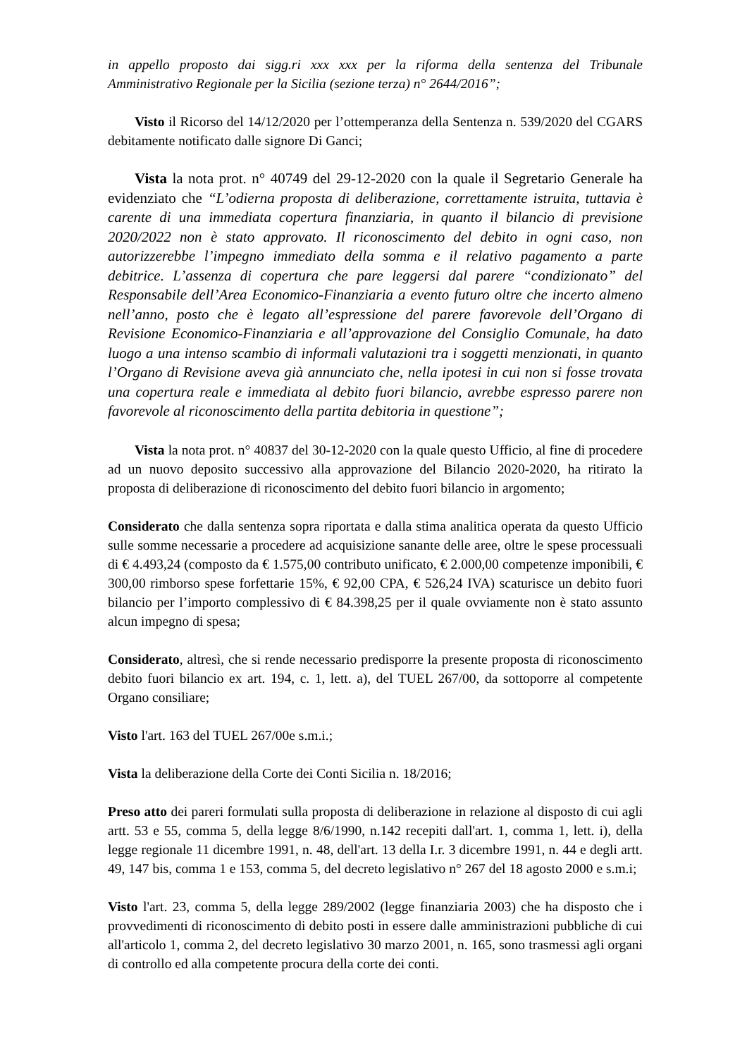in appello proposto dai sigg.ri xxx xxx per la riforma della sentenza del Tribunale Amministrativo Regionale per la Sicilia (sezione terza) n° 2644/2016”;
Visto il Ricorso del 14/12/2020 per l’ottemperanza della Sentenza n. 539/2020 del CGARS debitamente notificato dalle signore Di Ganci;
Vista la nota prot. n° 40749 del 29-12-2020 con la quale il Segretario Generale ha evidenziato che “L’odierna proposta di deliberazione, correttamente istruita, tuttavia è carente di una immediata copertura finanziaria, in quanto il bilancio di previsione 2020/2022 non è stato approvato. Il riconoscimento del debito in ogni caso, non autorizzerebbe l’impegno immediato della somma e il relativo pagamento a parte debitrice. L’assenza di copertura che pare leggersi dal parere “condizionato” del Responsabile dell’Area Economico-Finanziaria a evento futuro oltre che incerto almeno nell’anno, posto che è legato all’espressione del parere favorevole dell’Organo di Revisione Economico-Finanziaria e all’approvazione del Consiglio Comunale, ha dato luogo a una intenso scambio di informali valutazioni tra i soggetti menzionati, in quanto l’Organo di Revisione aveva già annunciato che, nella ipotesi in cui non si fosse trovata una copertura reale e immediata al debito fuori bilancio, avrebbe espresso parere non favorevole al riconoscimento della partita debitoria in questione”;
Vista la nota prot. n° 40837 del 30-12-2020 con la quale questo Ufficio, al fine di procedere ad un nuovo deposito successivo alla approvazione del Bilancio 2020-2020, ha ritirato la proposta di deliberazione di riconoscimento del debito fuori bilancio in argomento;
Considerato che dalla sentenza sopra riportata e dalla stima analitica operata da questo Ufficio sulle somme necessarie a procedere ad acquisizione sanante delle aree, oltre le spese processuali di € 4.493,24 (composto da € 1.575,00 contributo unificato, € 2.000,00 competenze imponibili, € 300,00 rimborso spese forfettarie 15%, € 92,00 CPA, € 526,24 IVA) scaturisce un debito fuori bilancio per l’importo complessivo di € 84.398,25 per il quale ovviamente non è stato assunto alcun impegno di spesa;
Considerato, altresì, che si rende necessario predisporre la presente proposta di riconoscimento debito fuori bilancio ex art. 194, c. 1, lett. a), del TUEL 267/00, da sottoporre al competente Organo consiliare;
Visto l'art. 163 del TUEL 267/00e s.m.i.;
Vista la deliberazione della Corte dei Conti Sicilia n. 18/2016;
Preso atto dei pareri formulati sulla proposta di deliberazione in relazione al disposto di cui agli artt. 53 e 55, comma 5, della legge 8/6/1990, n.142 recepiti dall'art. 1, comma 1, lett. i), della legge regionale 11 dicembre 1991, n. 48, dell'art. 13 della I.r. 3 dicembre 1991, n. 44 e degli artt. 49, 147 bis, comma 1 e 153, comma 5, del decreto legislativo n° 267 del 18 agosto 2000 e s.m.i;
Visto l'art. 23, comma 5, della legge 289/2002 (legge finanziaria 2003) che ha disposto che i provvedimenti di riconoscimento di debito posti in essere dalle amministrazioni pubbliche di cui all'articolo 1, comma 2, del decreto legislativo 30 marzo 2001, n. 165, sono trasmessi agli organi di controllo ed alla competente procura della corte dei conti.